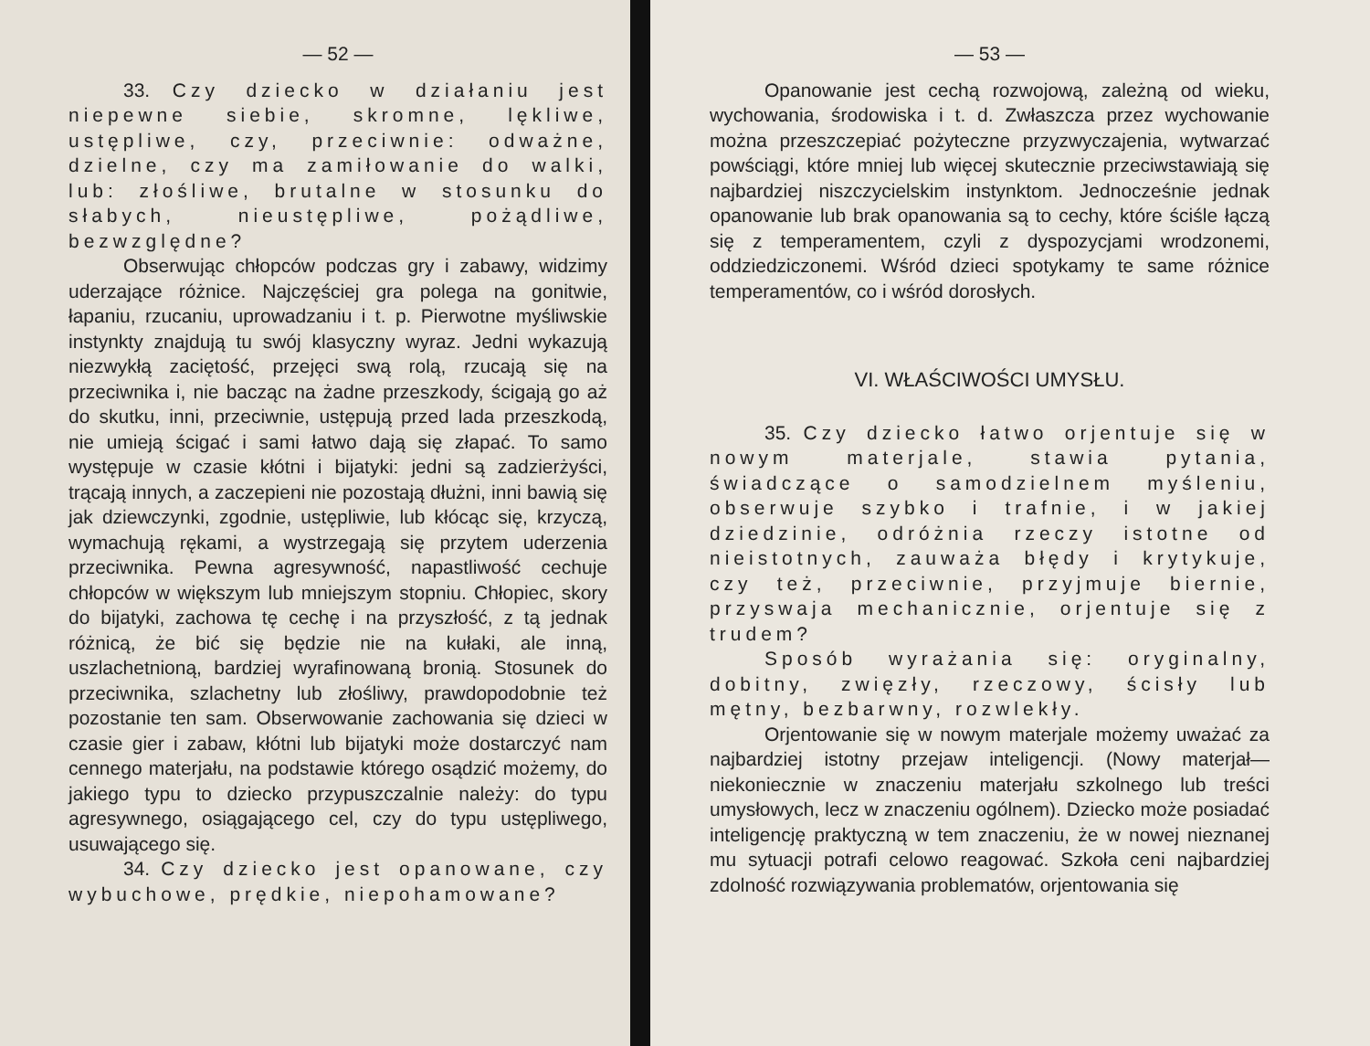— 52 —
33. Czy dziecko w działaniu jest niepewne siebie, skromne, lękliwe, ustępliwe, czy, przeciwnie: odważne, dzielne, czy ma zamiłowanie do walki, lub: złośliwe, brutalne w stosunku do słabych, nieustępliwe, pożądliwe, bezwzględne?
Obserwując chłopców podczas gry i zabawy, widzimy uderzające różnice. Najczęściej gra polega na gonitwie, łapaniu, rzucaniu, uprowadzaniu i t. p. Pierwotne myśliwskie instynkty znajdują tu swój klasyczny wyraz. Jedni wykazują niezwykłą zaciętość, przejęci swą rolą, rzucają się na przeciwnika i, nie bacząc na żadne przeszkody, ścigają go aż do skutku, inni, przeciwnie, ustępują przed lada przeszkodą, nie umieją ścigać i sami łatwo dają się złapać. To samo występuje w czasie kłótni i bijatyki: jedni są zadzierżyści, trącają innych, a zaczepieni nie pozostają dłużni, inni bawią się jak dziewczynki, zgodnie, ustępliwie, lub kłócąc się, krzyczą, wymachują rękami, a wystrzegają się przytem uderzenia przeciwnika. Pewna agresywność, napastliwość cechuje chłopców w większym lub mniejszym stopniu. Chłopiec, skory do bijatyki, zachowa tę cechę i na przyszłość, z tą jednak różnicą, że bić się będzie nie na kułaki, ale inną, uszlachetnioną, bardziej wyrafinowaną bronią. Stosunek do przeciwnika, szlachetny lub złośliwy, prawdopodobnie też pozostanie ten sam. Obserwowanie zachowania się dzieci w czasie gier i zabaw, kłótni lub bijatyki może dostarczyć nam cennego materjału, na podstawie którego osądzić możemy, do jakiego typu to dziecko przypuszczalnie należy: do typu agresywnego, osiągającego cel, czy do typu ustępliwego, usuwającego się.
34. Czy dziecko jest opanowane, czy wybuchowe, prędkie, niepohamowane?
— 53 —
Opanowanie jest cechą rozwojową, zależną od wieku, wychowania, środowiska i t. d. Zwłaszcza przez wychowanie można przeszczepiać pożyteczne przyzwyczajenia, wytwarzać powściągi, które mniej lub więcej skutecznie przeciwstawiają się najbardziej niszczycielskim instynktom. Jednocześnie jednak opanowanie lub brak opanowania są to cechy, które ściśle łączą się z temperamentem, czyli z dyspozycjami wrodzonemi, oddziedziczonemi. Wśród dzieci spotykamy te same różnice temperamentów, co i wśród dorosłych.
VI. WŁAŚCIWOŚCI UMYSŁU.
35. Czy dziecko łatwo orjentuje się w nowym materjale, stawia pytania, świadczące o samodzielnem myśleniu, obserwuje szybko i trafnie, i w jakiej dziedzinie, odróżnia rzeczy istotne od nieistotnych, zauważa błędy i krytykuje, czy też, przeciwnie, przyjmuje biernie, przyswaja mechanicznie, orjentuje się z trudem?
Sposób wyrażania się: oryginalny, dobitny, zwięzły, rzeczowy, ścisły lub mętny, bezbarwny, rozwlekły.
Orjentowanie się w nowym materjale możemy uważać za najbardziej istotny przejaw inteligencji. (Nowy materjał— niekoniecznie w znaczeniu materjału szkolnego lub treści umysłowych, lecz w znaczeniu ogólnem). Dziecko może posiadać inteligencję praktyczną w tem znaczeniu, że w nowej nieznanej mu sytuacji potrafi celowo reagować. Szkoła ceni najbardziej zdolność rozwiązywania problematów, orjentowania się